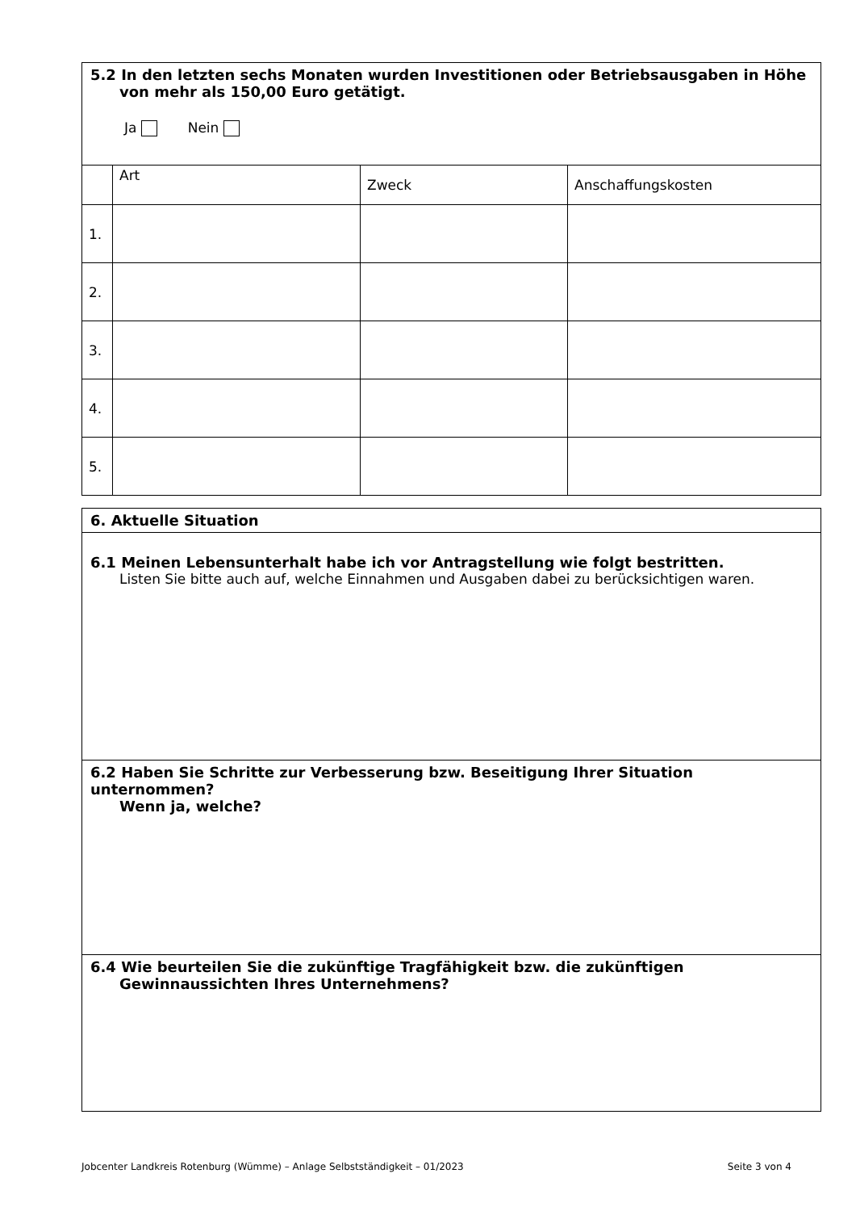| 5.2 In den letzten sechs Monaten wurden Investitionen oder Betriebsausgaben in Höhe von mehr als 150,00 Euro getätigt. Ja Nein | | | |
| | Art | Zweck | Anschaffungskosten |
| 1. | | | |
| 2. | | | |
| 3. | | | |
| 4. | | | |
| 5. | | | |
| 6. Aktuelle Situation |
| 6.1 Meinen Lebensunterhalt habe ich vor Antragstellung wie folgt bestritten. Listen Sie bitte auch auf, welche Einnahmen und Ausgaben dabei zu berücksichtigen waren. |
| 6.2 Haben Sie Schritte zur Verbesserung bzw. Beseitigung Ihrer Situation unternommen? Wenn ja, welche? |
| 6.4 Wie beurteilen Sie die zukünftige Tragfähigkeit bzw. die zukünftigen Gewinnaussichten Ihres Unternehmens? |
Jobcenter Landkreis Rotenburg (Wümme) – Anlage Selbstständigkeit – 01/2023 Seite 3 von 4